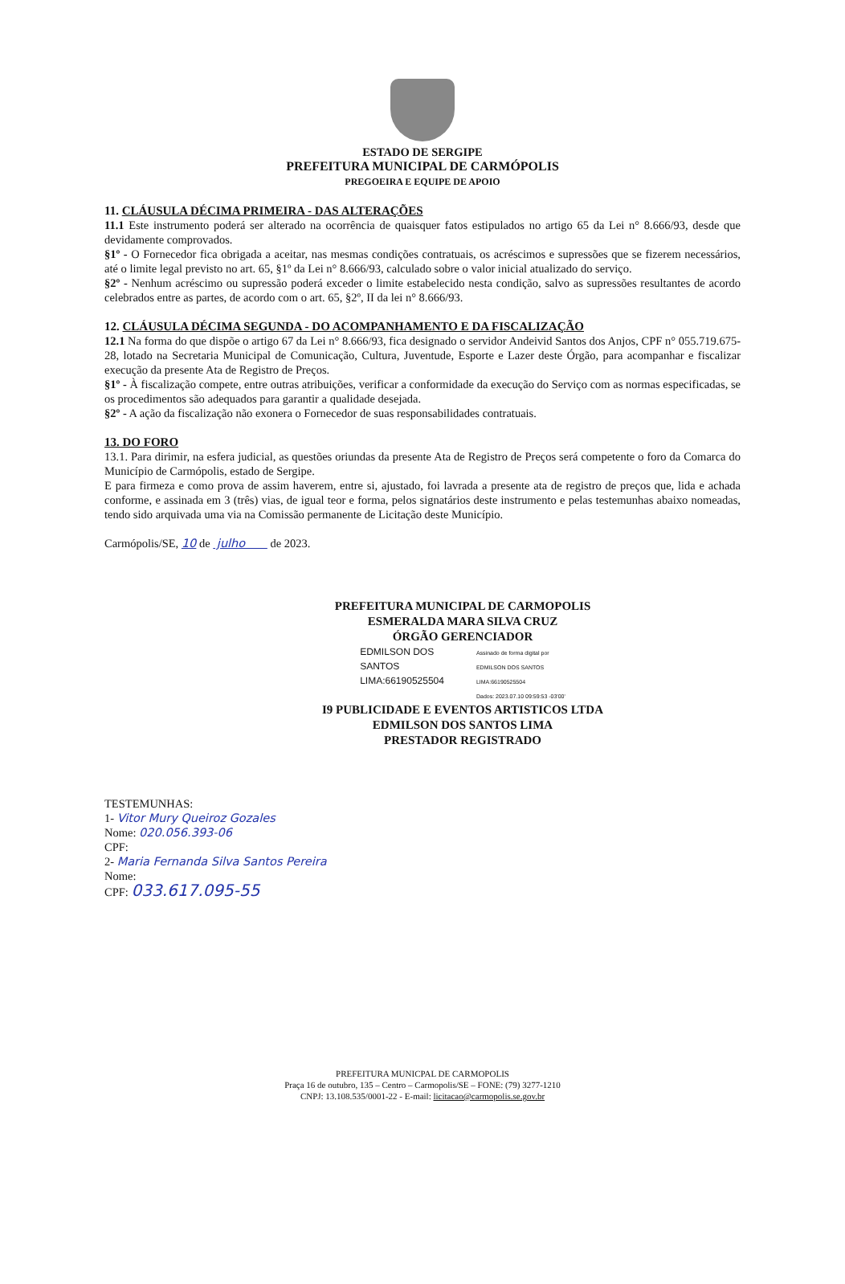ESTADO DE SERGIPE
PREFEITURA MUNICIPAL DE CARMÓPOLIS
PREGOEIRA E EQUIPE DE APOIO
11. CLÁUSULA DÉCIMA PRIMEIRA - DAS ALTERAÇÕES
11.1 Este instrumento poderá ser alterado na ocorrência de quaisquer fatos estipulados no artigo 65 da Lei n° 8.666/93, desde que devidamente comprovados.
§1º - O Fornecedor fica obrigada a aceitar, nas mesmas condições contratuais, os acréscimos e supressões que se fizerem necessários, até o limite legal previsto no art. 65, §1º da Lei n° 8.666/93, calculado sobre o valor inicial atualizado do serviço.
§2º - Nenhum acréscimo ou supressão poderá exceder o limite estabelecido nesta condição, salvo as supressões resultantes de acordo celebrados entre as partes, de acordo com o art. 65, §2º, II da lei n° 8.666/93.
12. CLÁUSULA DÉCIMA SEGUNDA - DO ACOMPANHAMENTO E DA FISCALIZAÇÃO
12.1 Na forma do que dispõe o artigo 67 da Lei n° 8.666/93, fica designado o servidor Andeivid Santos dos Anjos, CPF n° 055.719.675-28, lotado na Secretaria Municipal de Comunicação, Cultura, Juventude, Esporte e Lazer deste Órgão, para acompanhar e fiscalizar execução da presente Ata de Registro de Preços.
§1º - À fiscalização compete, entre outras atribuições, verificar a conformidade da execução do Serviço com as normas especificadas, se os procedimentos são adequados para garantir a qualidade desejada.
§2º - A ação da fiscalização não exonera o Fornecedor de suas responsabilidades contratuais.
13. DO FORO
13.1. Para dirimir, na esfera judicial, as questões oriundas da presente Ata de Registro de Preços será competente o foro da Comarca do Município de Carmópolis, estado de Sergipe.
E para firmeza e como prova de assim haverem, entre si, ajustado, foi lavrada a presente ata de registro de preços que, lida e achada conforme, e assinada em 3 (três) vias, de igual teor e forma, pelos signatários deste instrumento e pelas testemunhas abaixo nomeadas, tendo sido arquivada uma via na Comissão permanente de Licitação deste Município.
Carmópolis/SE, 10 de julho de 2023.
PREFEITURA MUNICIPAL DE CARMOPOLIS
ESMERALDA MARA SILVA CRUZ
ÓRGÃO GERENCIADOR
EDMILSON DOS
SANTOS
LIMA:66190525504
Assinado de forma digital por
EDMILSON DOS SANTOS
LIMA:66190525504
Dados: 2023.07.10 09:59:53 -03'00'
I9 PUBLICIDADE E EVENTOS ARTISTICOS LTDA
EDMILSON DOS SANTOS LIMA
PRESTADOR REGISTRADO
TESTEMUNHAS:
1- Vitor Mury Queiroz Gozales
Nome: 020.056.393-06
CPF:
2- Maria Fernanda Silva Santos Pereira
Nome:
CPF: 033.617.095-55
PREFEITURA MUNICPAL DE CARMOPOLIS
Praça 16 de outubro, 135 – Centro – Carmopolis/SE – FONE: (79) 3277-1210
CNPJ: 13.108.535/0001-22 - E-mail: licitacao@carmopolis.se.gov.br